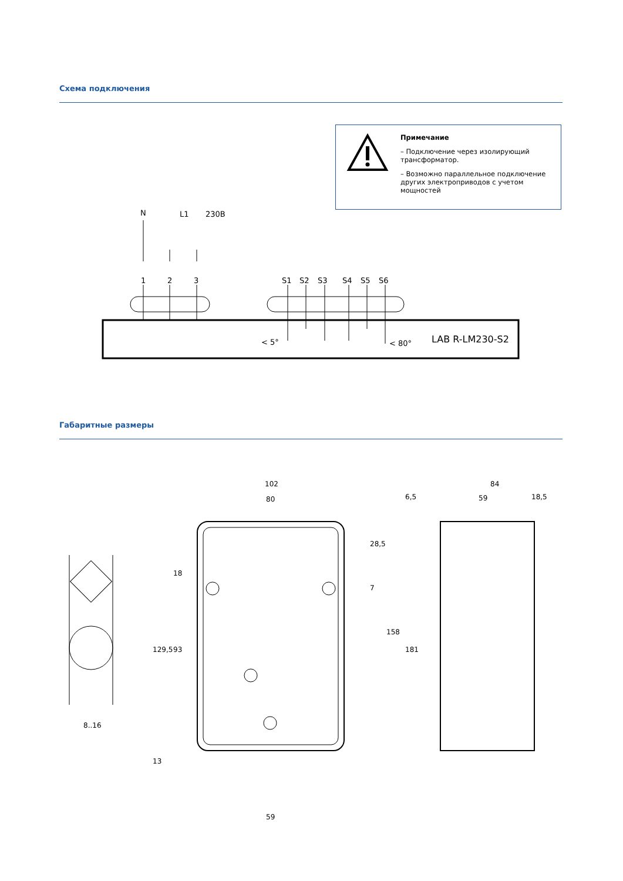Схема подключения
Примечание
– Подключение через изолирующий трансформатор.
– Возможно параллельное подключение других электроприводов с учетом мощностей
N
L1
230B
1
2
3
S1
S2
S3
S4
S5
S6
< 5°
< 80°
LAB R-LM230-S2
Габаритные размеры
8..16
102
80
59
28,5
158
181
7
18
93
129,5
13
84
6,5
59
18,5